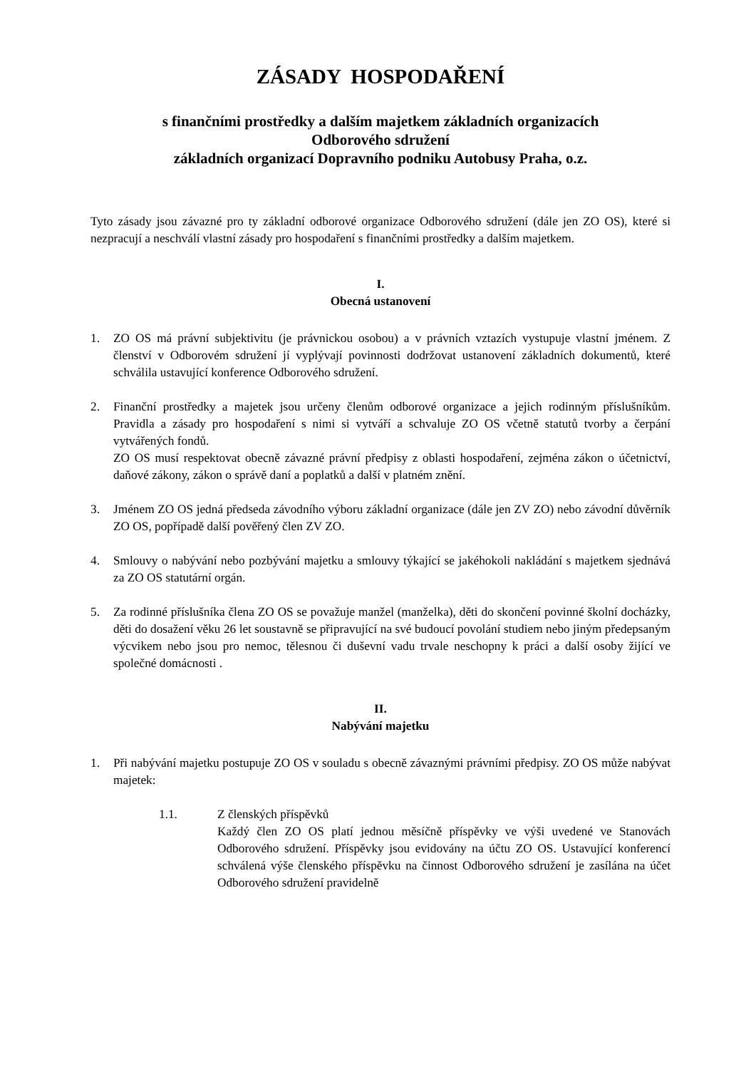ZÁSADY HOSPODAŘENÍ
s finančními prostředky a dalším majetkem základních organizacích
Odborového sdružení
základních organizací Dopravního podniku Autobusy Praha, o.z.
Tyto zásady jsou závazné pro ty základní odborové organizace Odborového sdružení (dále jen ZO OS), které si nezpracují a neschválí vlastní zásady pro hospodaření s finančními prostředky a dalším majetkem.
I.
Obecná ustanovení
1. ZO OS má právní subjektivitu (je právnickou osobou) a v právních vztazích vystupuje vlastní jménem. Z členství v Odborovém sdružení jí vyplývají povinnosti dodržovat ustanovení základních dokumentů, které schválila ustavující konference Odborového sdružení.
2. Finanční prostředky a majetek jsou určeny členům odborové organizace a jejich rodinným příslušníkům. Pravidla a zásady pro hospodaření s nimi si vytváří a schvaluje ZO OS včetně statutů tvorby a čerpání vytvářených fondů.
ZO OS musí respektovat obecně závazné právní předpisy z oblasti hospodaření, zejména zákon o účetnictví, daňové zákony, zákon o správě daní a poplatků a další v platném znění.
3. Jménem ZO OS jedná předseda závodního výboru základní organizace (dále jen ZV ZO) nebo závodní důvěrník ZO OS, popřípadě další pověřený člen ZV ZO.
4. Smlouvy o nabývání nebo pozbývání majetku a smlouvy týkající se jakéhokoli nakládání s majetkem sjednává za ZO OS statutární orgán.
5. Za rodinné příslušníka člena ZO OS se považuje manžel (manželka), děti do skončení povinné školní docházky, děti do dosažení věku 26 let soustavně se připravující na své budoucí povolání studiem nebo jiným předepsaným výcvikem nebo jsou pro nemoc, tělesnou či duševní vadu trvale neschopny k práci a další osoby žijící ve společné domácnosti .
II.
Nabývání majetku
1. Při nabývání majetku postupuje ZO OS v souladu s obecně závaznými právními předpisy. ZO OS může nabývat majetek:
1.1. Z členských příspěvků
Každý člen ZO OS platí jednou měsíčně příspěvky ve výši uvedené ve Stanovách Odborového sdružení. Příspěvky jsou evidovány na účtu ZO OS. Ustavující konferencí schválená výše členského příspěvku na činnost Odborového sdružení je zasílána na účet Odborového sdružení pravidelně